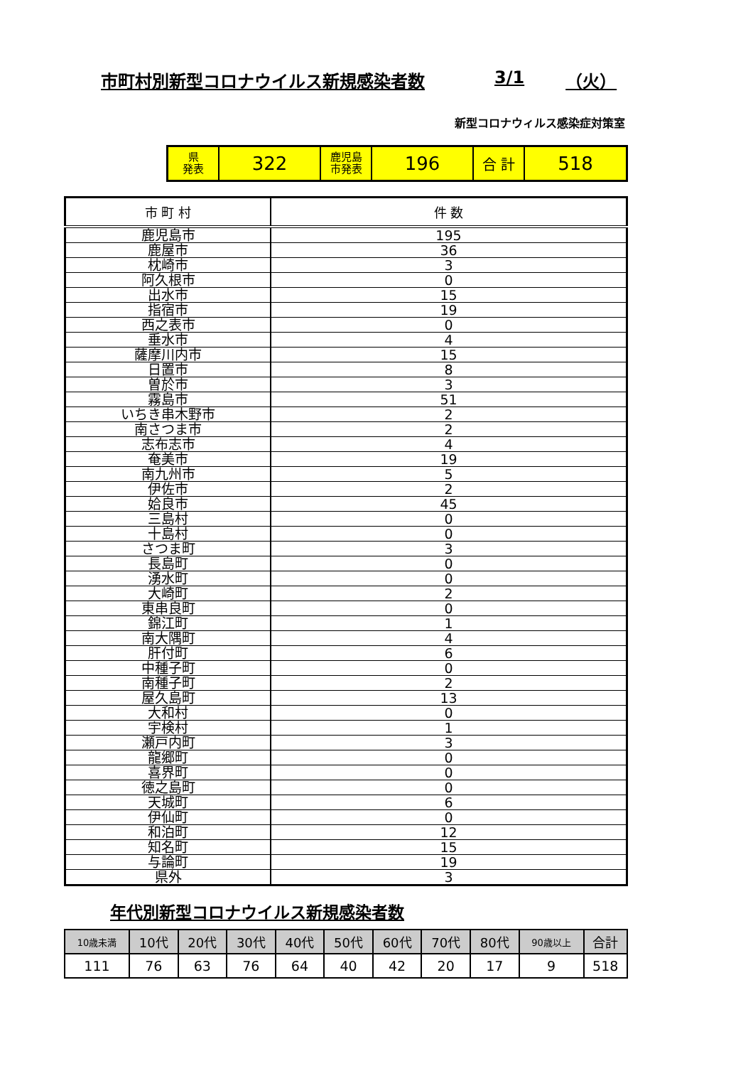市町村別新型コロナウイルス新規感染者数 3/1 （火）
新型コロナウィルス感染症対策室
| 県 発表 | 322 | 鹿児島 市発表 | 196 | 合 計 | 518 |
| 市 町 村 | 件 数 |
| --- | --- |
| 鹿児島市 | 195 |
| 鹿屋市 | 36 |
| 枕崎市 | 3 |
| 阿久根市 | 0 |
| 出水市 | 15 |
| 指宿市 | 19 |
| 西之表市 | 0 |
| 垂水市 | 4 |
| 薩摩川内市 | 15 |
| 日置市 | 8 |
| 曽於市 | 3 |
| 霧島市 | 51 |
| いちき串木野市 | 2 |
| 南さつま市 | 2 |
| 志布志市 | 4 |
| 奄美市 | 19 |
| 南九州市 | 5 |
| 伊佐市 | 2 |
| 姶良市 | 45 |
| 三島村 | 0 |
| 十島村 | 0 |
| さつま町 | 3 |
| 長島町 | 0 |
| 湧水町 | 0 |
| 大崎町 | 2 |
| 東串良町 | 0 |
| 錦江町 | 1 |
| 南大隅町 | 4 |
| 肝付町 | 6 |
| 中種子町 | 0 |
| 南種子町 | 2 |
| 屋久島町 | 13 |
| 大和村 | 0 |
| 宇検村 | 1 |
| 瀬戸内町 | 3 |
| 龍郷町 | 0 |
| 喜界町 | 0 |
| 徳之島町 | 0 |
| 天城町 | 6 |
| 伊仙町 | 0 |
| 和泊町 | 12 |
| 知名町 | 15 |
| 与論町 | 19 |
| 県外 | 3 |
年代別新型コロナウイルス新規感染者数
| 10歳未満 | 10代 | 20代 | 30代 | 40代 | 50代 | 60代 | 70代 | 80代 | 90歳以上 | 合計 |
| --- | --- | --- | --- | --- | --- | --- | --- | --- | --- | --- |
| 111 | 76 | 63 | 76 | 64 | 40 | 42 | 20 | 17 | 9 | 518 |